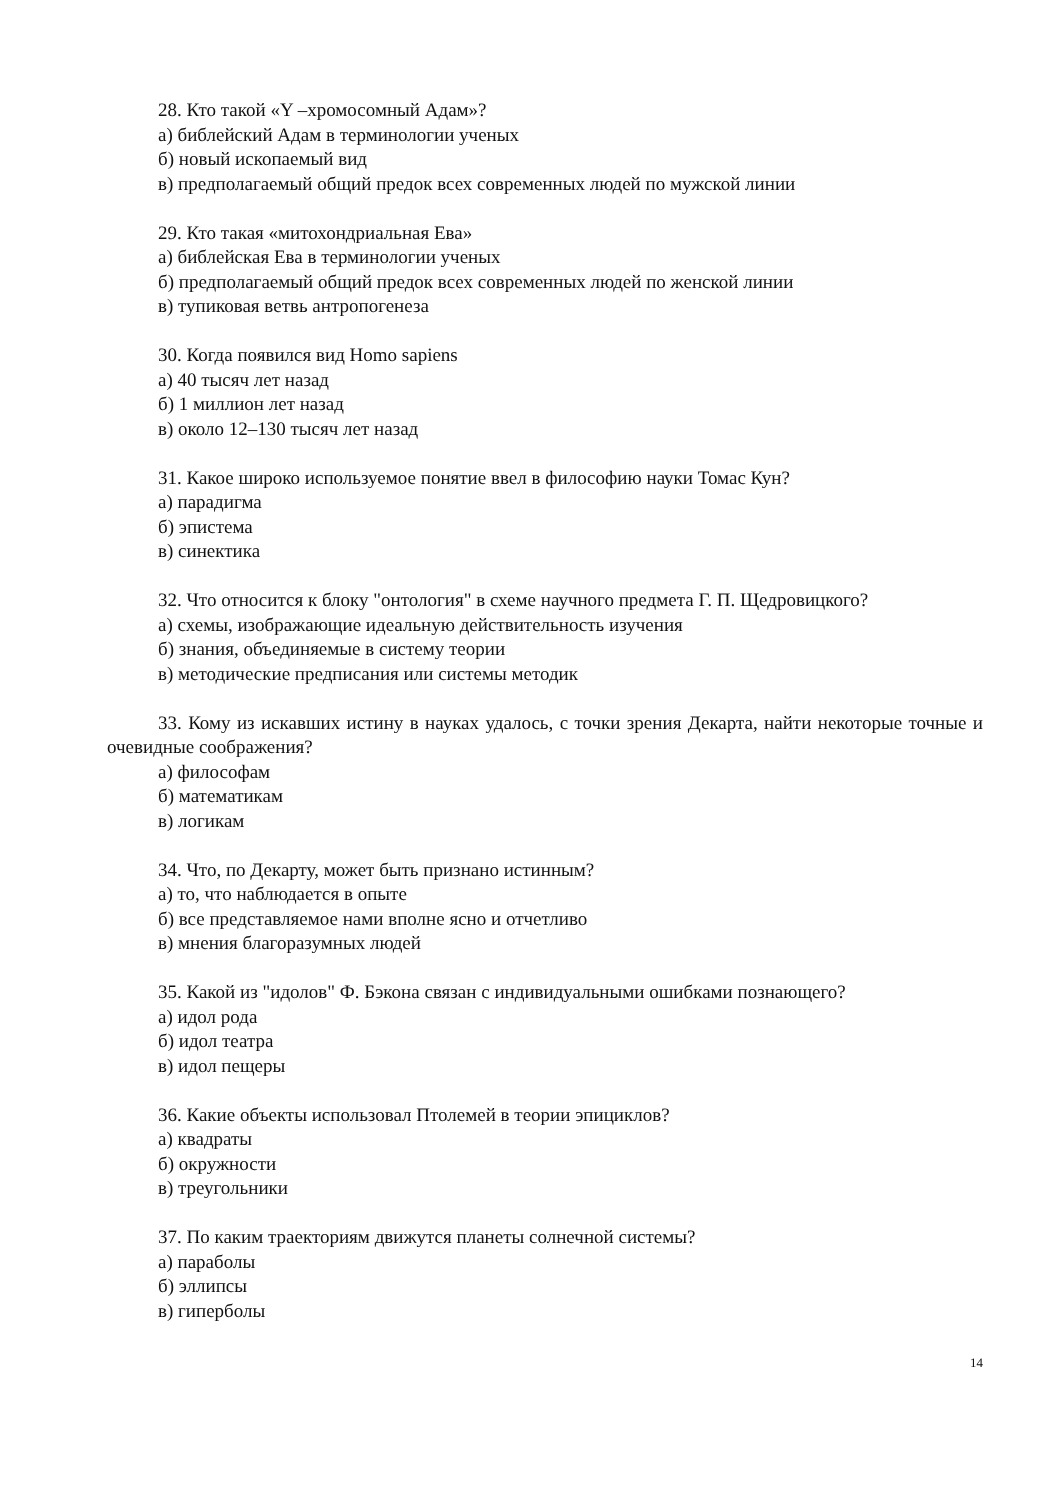28. Кто такой «Y –хромосомный Адам»?
а) библейский Адам в терминологии ученых
б) новый ископаемый вид
в) предполагаемый общий предок всех современных людей по мужской линии
29. Кто такая «митохондриальная Ева»
а) библейская Ева в терминологии ученых
б) предполагаемый общий предок всех современных людей по женской линии
в) тупиковая ветвь антропогенеза
30. Когда появился вид Homo sapiens
а) 40 тысяч лет назад
б) 1 миллион лет назад
в) около 12–130 тысяч лет назад
31. Какое широко используемое понятие ввел в философию науки Томас Кун?
а) парадигма
б) эпистема
в) синектика
32. Что относится к блоку "онтология" в схеме научного предмета Г. П. Щедровицкого?
а) схемы, изображающие идеальную действительность изучения
б) знания, объединяемые в систему теории
в) методические предписания или системы методик
33. Кому из искавших истину в науках удалось, с точки зрения Декарта, найти некоторые точные и очевидные соображения?
а) философам
б) математикам
в) логикам
34. Что, по Декарту, может быть признано истинным?
а) то, что наблюдается в опыте
б) все представляемое нами вполне ясно и отчетливо
в) мнения благоразумных людей
35. Какой из "идолов" Ф. Бэкона связан с индивидуальными ошибками познающего?
а) идол рода
б) идол театра
в) идол пещеры
36. Какие объекты использовал Птолемей в теории эпициклов?
а) квадраты
б) окружности
в) треугольники
37. По каким траекториям движутся планеты солнечной системы?
а) параболы
б) эллипсы
в) гиперболы
14